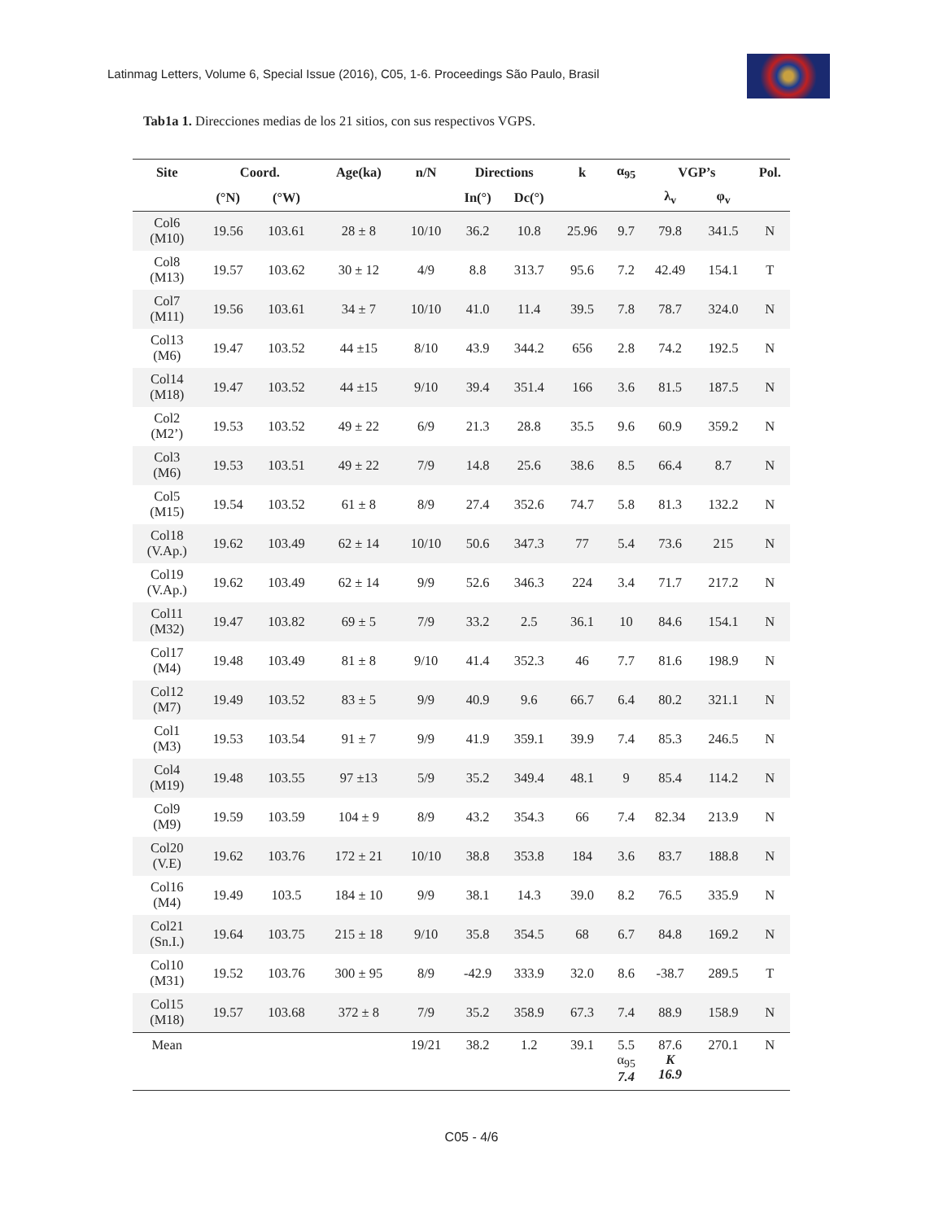Latinmag Letters, Volume 6, Special Issue (2016), C05, 1-6. Proceedings São Paulo, Brasil
Tab1a 1. Direcciones medias de los 21 sitios, con sus respectivos VGPS.
| Site | Coord. | | Age(ka) | n/N | Directions | | k | α<sub>95</sub> | VGP’s | | Pol. |
| --- | --- | --- | --- | --- | --- | --- | --- | --- | --- | --- | --- |
| | (°N) | (°W) | | | In(°) | Dc(°) | | | λ<sub>v</sub> | φ<sub>v</sub> | |
| Col6 (M10) | 19.56 | 103.61 | 28 ± 8 | 10/10 | 36.2 | 10.8 | 25.96 | 9.7 | 79.8 | 341.5 | N |
| Col8 (M13) | 19.57 | 103.62 | 30 ± 12 | 4/9 | 8.8 | 313.7 | 95.6 | 7.2 | 42.49 | 154.1 | T |
| Col7 (M11) | 19.56 | 103.61 | 34 ± 7 | 10/10 | 41.0 | 11.4 | 39.5 | 7.8 | 78.7 | 324.0 | N |
| Col13 (M6) | 19.47 | 103.52 | 44 ±15 | 8/10 | 43.9 | 344.2 | 656 | 2.8 | 74.2 | 192.5 | N |
| Col14 (M18) | 19.47 | 103.52 | 44 ±15 | 9/10 | 39.4 | 351.4 | 166 | 3.6 | 81.5 | 187.5 | N |
| Col2 (M2’) | 19.53 | 103.52 | 49 ± 22 | 6/9 | 21.3 | 28.8 | 35.5 | 9.6 | 60.9 | 359.2 | N |
| Col3 (M6) | 19.53 | 103.51 | 49 ± 22 | 7/9 | 14.8 | 25.6 | 38.6 | 8.5 | 66.4 | 8.7 | N |
| Col5 (M15) | 19.54 | 103.52 | 61 ± 8 | 8/9 | 27.4 | 352.6 | 74.7 | 5.8 | 81.3 | 132.2 | N |
| Col18 (V.Ap.) | 19.62 | 103.49 | 62 ± 14 | 10/10 | 50.6 | 347.3 | 77 | 5.4 | 73.6 | 215 | N |
| Col19 (V.Ap.) | 19.62 | 103.49 | 62 ± 14 | 9/9 | 52.6 | 346.3 | 224 | 3.4 | 71.7 | 217.2 | N |
| Col11 (M32) | 19.47 | 103.82 | 69 ± 5 | 7/9 | 33.2 | 2.5 | 36.1 | 10 | 84.6 | 154.1 | N |
| Col17 (M4) | 19.48 | 103.49 | 81 ± 8 | 9/10 | 41.4 | 352.3 | 46 | 7.7 | 81.6 | 198.9 | N |
| Col12 (M7) | 19.49 | 103.52 | 83 ± 5 | 9/9 | 40.9 | 9.6 | 66.7 | 6.4 | 80.2 | 321.1 | N |
| Col1 (M3) | 19.53 | 103.54 | 91 ± 7 | 9/9 | 41.9 | 359.1 | 39.9 | 7.4 | 85.3 | 246.5 | N |
| Col4 (M19) | 19.48 | 103.55 | 97 ±13 | 5/9 | 35.2 | 349.4 | 48.1 | 9 | 85.4 | 114.2 | N |
| Col9 (M9) | 19.59 | 103.59 | 104 ± 9 | 8/9 | 43.2 | 354.3 | 66 | 7.4 | 82.34 | 213.9 | N |
| Col20 (V.E) | 19.62 | 103.76 | 172 ± 21 | 10/10 | 38.8 | 353.8 | 184 | 3.6 | 83.7 | 188.8 | N |
| Col16 (M4) | 19.49 | 103.5 | 184 ± 10 | 9/9 | 38.1 | 14.3 | 39.0 | 8.2 | 76.5 | 335.9 | N |
| Col21 (Sn.I.) | 19.64 | 103.75 | 215 ± 18 | 9/10 | 35.8 | 354.5 | 68 | 6.7 | 84.8 | 169.2 | N |
| Col10 (M31) | 19.52 | 103.76 | 300 ± 95 | 8/9 | -42.9 | 333.9 | 32.0 | 8.6 | -38.7 | 289.5 | T |
| Col15 (M18) | 19.57 | 103.68 | 372 ± 8 | 7/9 | 35.2 | 358.9 | 67.3 | 7.4 | 88.9 | 158.9 | N |
| Mean | | | | 19/21 | 38.2 | 1.2 | 39.1 | 5.5 α<sub>95</sub> 7.4 | 87.6 K 16.9 | 270.1 | N |
C05 - 4/6